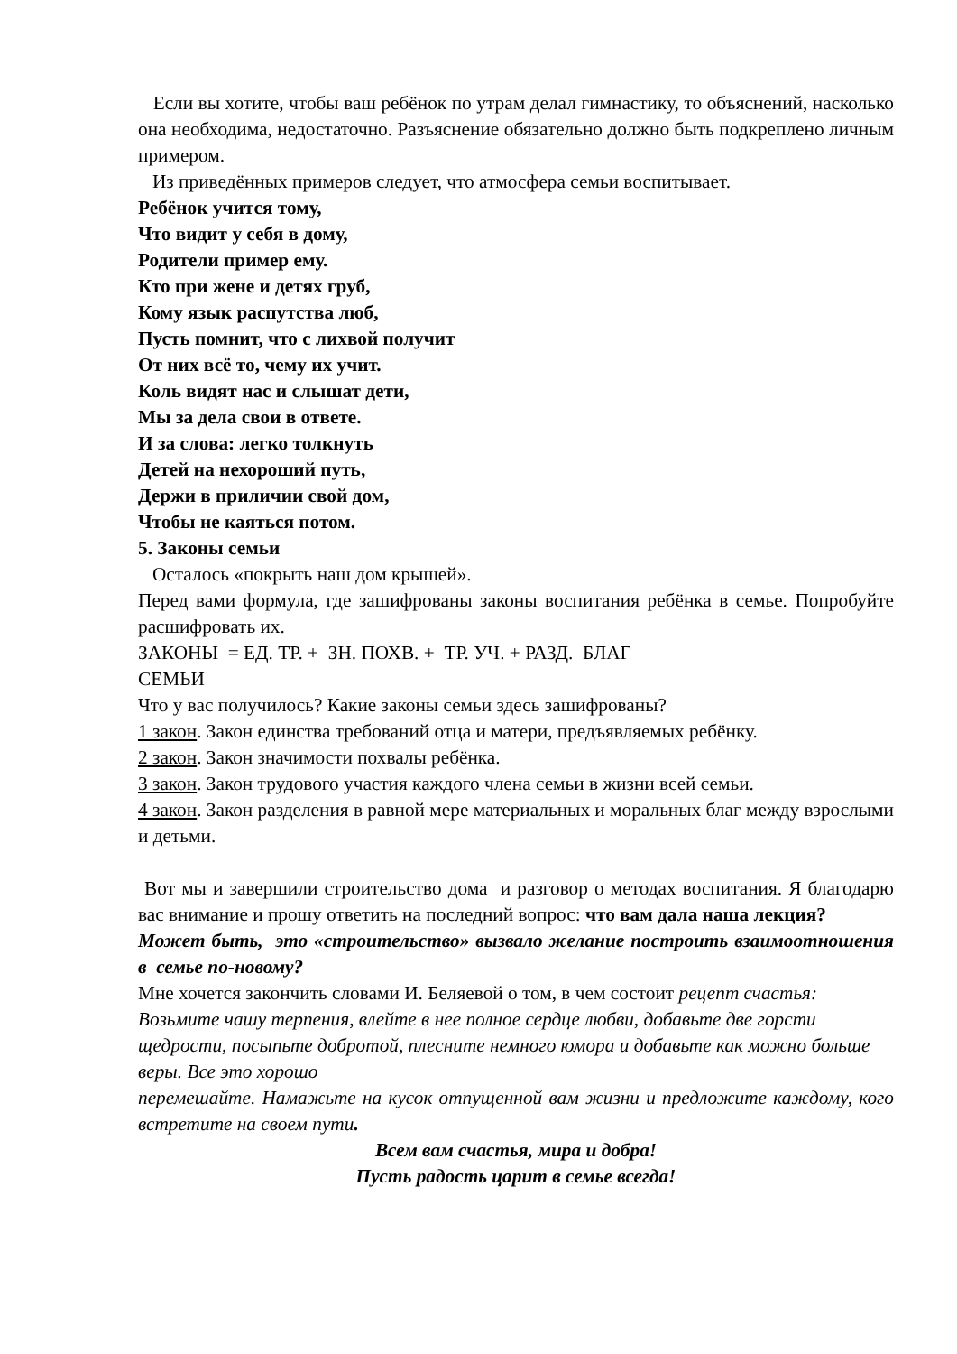Если вы хотите, чтобы ваш ребёнок по утрам делал гимнастику, то объяснений, насколько она необходима, недостаточно. Разъяснение обязательно должно быть подкреплено личным примером.
Из приведённых примеров следует, что атмосфера семьи воспитывает.
Ребёнок учится тому,
Что видит у себя в дому,
Родители пример ему.
Кто при жене и детях груб,
Кому язык распутства люб,
Пусть помнит, что с лихвой получит
От них всё то, чему их учит.
Коль видят нас и слышат дети,
Мы за дела свои в ответе.
И за слова: легко толкнуть
Детей на нехороший путь,
Держи в приличии свой дом,
Чтобы не каяться потом.
5. Законы семьи
Осталось «покрыть наш дом крышей».
Перед вами формула, где зашифрованы законы воспитания ребёнка в семье. Попробуйте расшифровать их.
ЗАКОНЫ = ЕД. ТР. + ЗН. ПОХВ. + ТР. УЧ. + РАЗД. БЛАГ
СЕМЬИ
Что у вас получилось? Какие законы семьи здесь зашифрованы?
1 закон. Закон единства требований отца и матери, предъявляемых ребёнку.
2 закон. Закон значимости похвалы ребёнка.
3 закон. Закон трудового участия каждого члена семьи в жизни всей семьи.
4 закон. Закон разделения в равной мере материальных и моральных благ между взрослыми и детьми.
Вот мы и завершили строительство дома и разговор о методах воспитания. Я благодарю вас внимание и прошу ответить на последний вопрос: что вам дала наша лекция?
Может быть, это «строительство» вызвало желание построить взаимоотношения в семье по-новому?
Мне хочется закончить словами И. Беляевой о том, в чем состоит рецепт счастья:
Возьмите чашу терпения, влейте в нее полное сердце любви, добавьте две горсти щедрости, посыпьте добротой, плесните немного юмора и добавьте как можно больше веры. Все это хорошо
перемешайте. Намажьте на кусок отпущенной вам жизни и предложите каждому, кого встретите на своем пути.
Всем вам счастья, мира и добра!
Пусть радость царит в семье всегда!